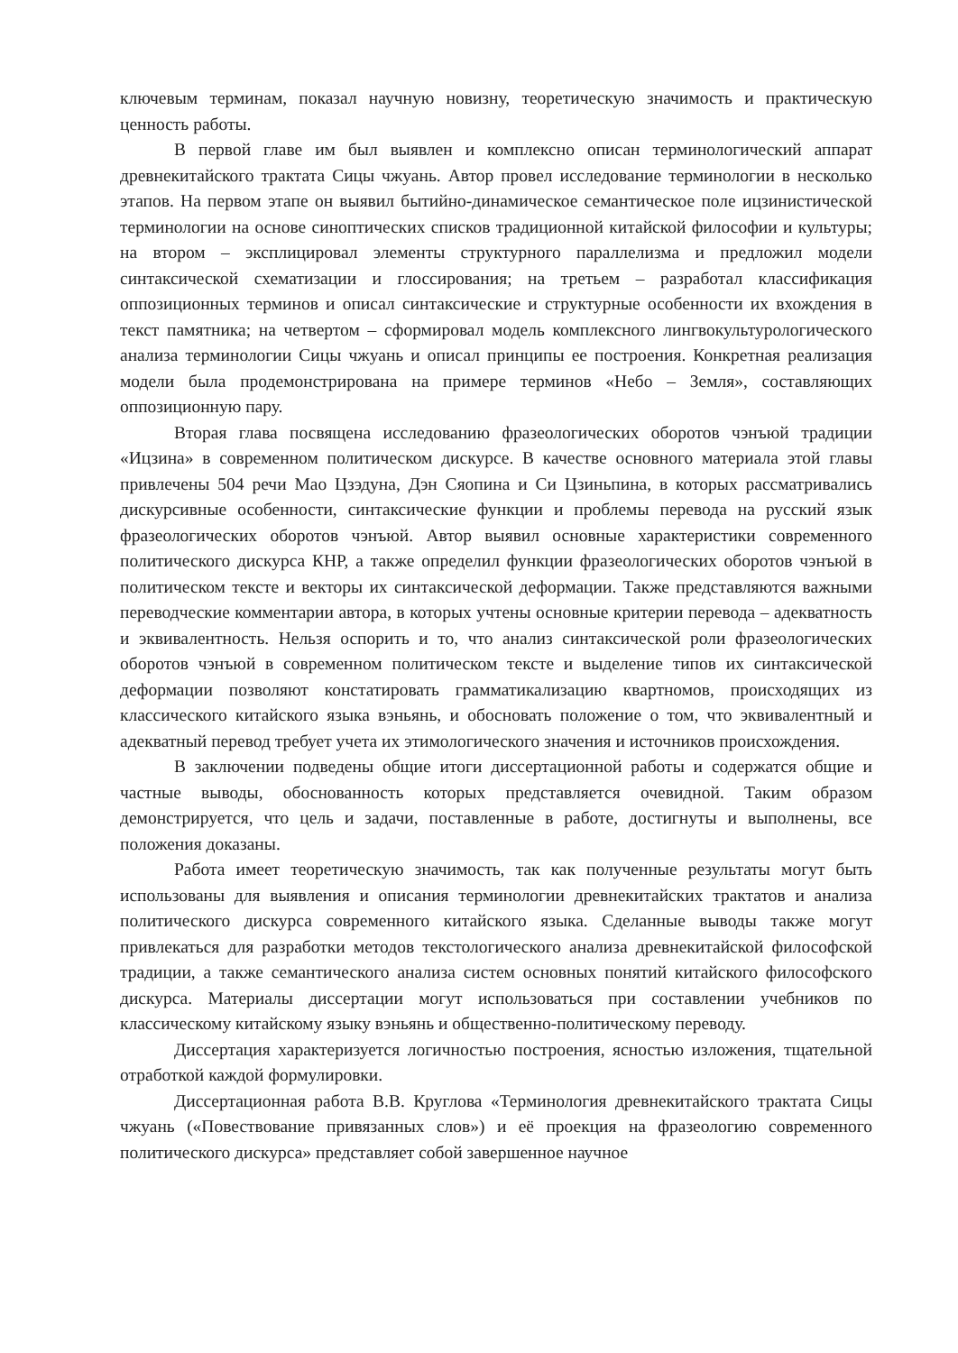ключевым терминам, показал научную новизну, теоретическую значимость и практическую ценность работы.
В первой главе им был выявлен и комплексно описан терминологический аппарат древнекитайского трактата Сицы чжуань. Автор провел исследование терминологии в несколько этапов. На первом этапе он выявил бытийно-динамическое семантическое поле ицзинистической терминологии на основе синоптических списков традиционной китайской философии и культуры; на втором – эксплицировал элементы структурного параллелизма и предложил модели синтаксической схематизации и глоссирования; на третьем – разработал классификация оппозиционных терминов и описал синтаксические и структурные особенности их вхождения в текст памятника; на четвертом – сформировал модель комплексного лингвокультурологического анализа терминологии Сицы чжуань и описал принципы ее построения. Конкретная реализация модели была продемонстрирована на примере терминов «Небо – Земля», составляющих оппозиционную пару.
Вторая глава посвящена исследованию фразеологических оборотов чэнъюй традиции «Ицзина» в современном политическом дискурсе. В качестве основного материала этой главы привлечены 504 речи Мао Цзэдуна, Дэн Сяопина и Си Цзиньпина, в которых рассматривались дискурсивные особенности, синтаксические функции и проблемы перевода на русский язык фразеологических оборотов чэнъюй. Автор выявил основные характеристики современного политического дискурса КНР, а также определил функции фразеологических оборотов чэнъюй в политическом тексте и векторы их синтаксической деформации. Также представляются важными переводческие комментарии автора, в которых учтены основные критерии перевода – адекватность и эквивалентность. Нельзя оспорить и то, что анализ синтаксической роли фразеологических оборотов чэнъюй в современном политическом тексте и выделение типов их синтаксической деформации позволяют констатировать грамматикализацию квартномов, происходящих из классического китайского языка вэньянь, и обосновать положение о том, что эквивалентный и адекватный перевод требует учета их этимологического значения и источников происхождения.
В заключении подведены общие итоги диссертационной работы и содержатся общие и частные выводы, обоснованность которых представляется очевидной. Таким образом демонстрируется, что цель и задачи, поставленные в работе, достигнуты и выполнены, все положения доказаны.
Работа имеет теоретическую значимость, так как полученные результаты могут быть использованы для выявления и описания терминологии древнекитайских трактатов и анализа политического дискурса современного китайского языка. Сделанные выводы также могут привлекаться для разработки методов текстологического анализа древнекитайской философской традиции, а также семантического анализа систем основных понятий китайского философского дискурса. Материалы диссертации могут использоваться при составлении учебников по классическому китайскому языку вэньянь и общественно-политическому переводу.
Диссертация характеризуется логичностью построения, ясностью изложения, тщательной отработкой каждой формулировки.
Диссертационная работа В.В. Круглова «Терминология древнекитайского трактата Сицы чжуань («Повествование привязанных слов») и её проекция на фразеологию современного политического дискурса» представляет собой завершенное научное